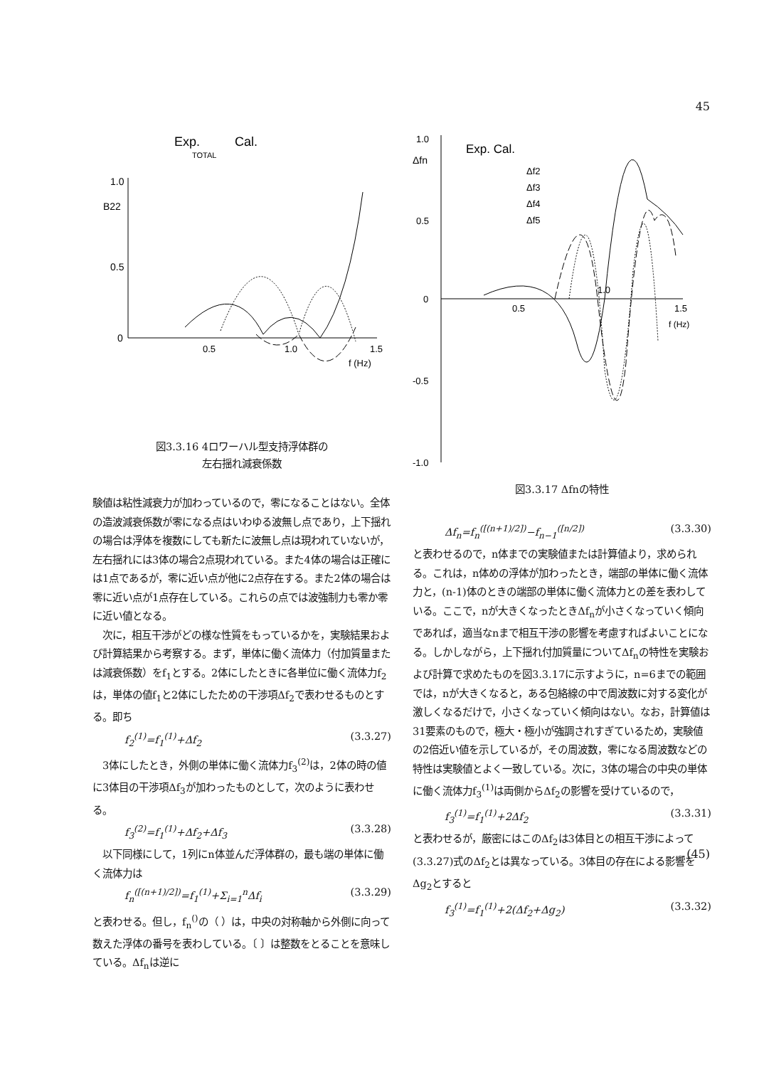45
Exp.
Cal.
TOTAL
1.0
B22
0.5
0
0.5
1.0
1.5
f (Hz)
図3.3.16 4ロワーハル型支持浮体群の
左右揺れ減衰係数
験値は粘性減衰力が加わっているので，零になることはない。全体の造波減衰係数が零になる点はいわゆる波無し点であり，上下揺れの場合は浮体を複数にしても新たに波無し点は現われていないが，左右揺れには3体の場合2点現われている。また4体の場合は正確には1点であるが，零に近い点が他に2点存在する。また2体の場合は零に近い点が1点存在している。これらの点では波強制力も零か零に近い値となる。
　次に，相互干渉がどの様な性質をもっているかを，実験結果および計算結果から考察する。まず，単体に働く流体力（付加質量または減衰係数）をf<sub>1</sub>とする。2体にしたときに各単位に働く流体力f<sub>2</sub>は，単体の値f<sub>1</sub>と2体にしたための干渉項Δf<sub>2</sub>で表わせるものとする。即ち
f<sub>2</sub><sup>(1)</sup>=f<sub>1</sub><sup>(1)</sup>+Δf<sub>2</sub> (3.3.27)
　3体にしたとき，外側の単体に働く流体力f<sub>3</sub><sup>(2)</sup>は，2体の時の値に3体目の干渉項Δf<sub>3</sub>が加わったものとして，次のように表わせる。
f<sub>3</sub><sup>(2)</sup>=f<sub>1</sub><sup>(1)</sup>+Δf<sub>2</sub>+Δf<sub>3</sub> (3.3.28)
　以下同様にして，1列にn体並んだ浮体群の，最も端の単体に働く流体力は
f<sub>n</sub><sup>([(n+1)/2])</sup>=f<sub>1</sub><sup>(1)</sup>+Σ<sub>i=1</sub><sup>n</sup>Δf<sub>i</sub> (3.3.29)
と表わせる。但し，f<sub>n</sub><sup>()</sup>の（ ）は，中央の対称軸から外側に向って数えた浮体の番号を表わしている。〔 〕は整数をとることを意味している。Δf<sub>n</sub>は逆に
1.0
Δfn
0.5
0
-0.5
-1.0
Exp. Cal.
Δf2
Δf3
Δf4
Δf5
0.5
1.0
1.5
f (Hz)
図3.3.17 Δfnの特性
Δf<sub>n</sub>=f<sub>n</sub><sup>([(n+1)/2])</sup>−f<sub>n−1</sub><sup>([n/2])</sup> (3.3.30)
と表わせるので，n体までの実験値または計算値より，求められる。これは，n体めの浮体が加わったとき，端部の単体に働く流体力と，(n-1)体のときの端部の単体に働く流体力との差を表わしている。ここで，nが大きくなったときΔf<sub>n</sub>が小さくなっていく傾向であれば，適当なnまで相互干渉の影響を考慮すればよいことになる。しかしながら，上下揺れ付加質量についてΔf<sub>n</sub>の特性を実験および計算で求めたものを図3.3.17に示すように，n=6までの範囲では，nが大きくなると，ある包絡線の中で周波数に対する変化が激しくなるだけで，小さくなっていく傾向はない。なお，計算値は31要素のもので，極大・極小が強調されすぎているため，実験値の2倍近い値を示しているが，その周波数，零になる周波数などの特性は実験値とよく一致している。次に，3体の場合の中央の単体に働く流体力f<sub>3</sub><sup>(1)</sup>は両側からΔf<sub>2</sub>の影響を受けているので，
f<sub>3</sub><sup>(1)</sup>=f<sub>1</sub><sup>(1)</sup>+2Δf<sub>2</sub> (3.3.31)
と表わせるが，厳密にはこのΔf<sub>2</sub>は3体目との相互干渉によって(3.3.27)式のΔf<sub>2</sub>とは異なっている。3体目の存在による影響をΔg<sub>2</sub>とすると
f<sub>3</sub><sup>(1)</sup>=f<sub>1</sub><sup>(1)</sup>+2(Δf<sub>2</sub>+Δg<sub>2</sub>) (3.3.32)
(45)